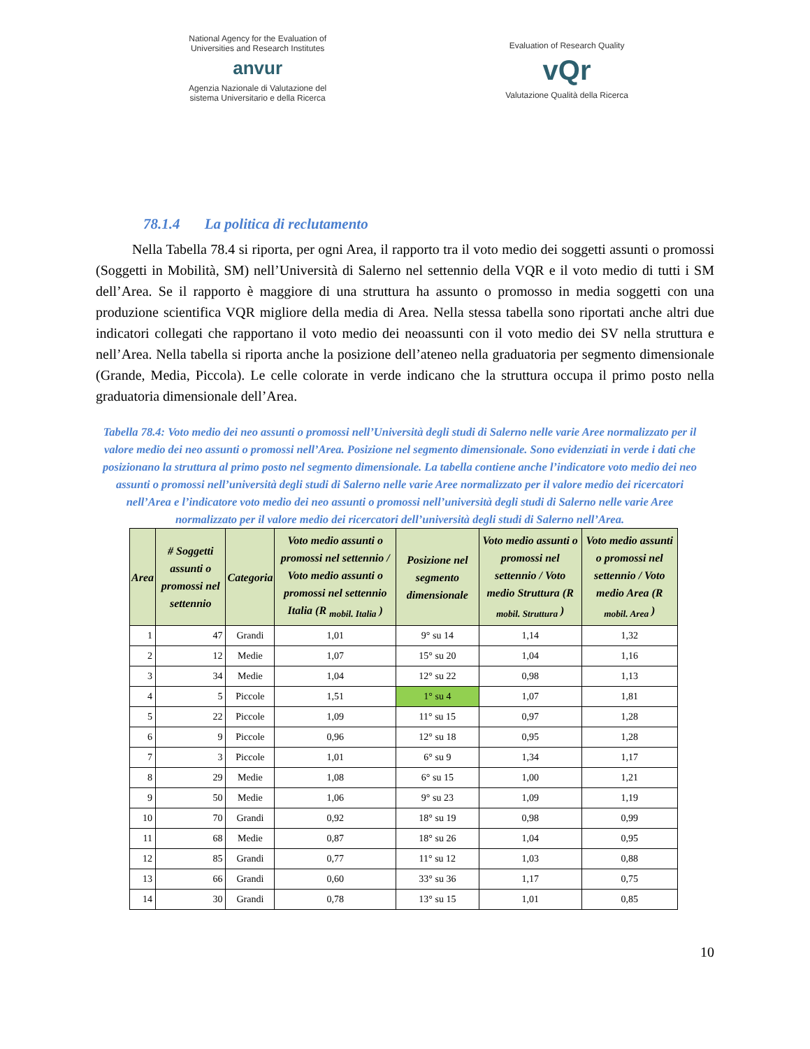National Agency for the Evaluation of
Universities and Research Institutes
anvur
Agenzia Nazionale di Valutazione del
sistema Universitario e della Ricerca
Evaluation of Research Quality
vQr
Valutazione Qualità della Ricerca
78.1.4 La politica di reclutamento
Nella Tabella 78.4 si riporta, per ogni Area, il rapporto tra il voto medio dei soggetti assunti o promossi (Soggetti in Mobilità, SM) nell’Università di Salerno nel settennio della VQR e il voto medio di tutti i SM dell’Area. Se il rapporto è maggiore di una struttura ha assunto o promosso in media soggetti con una produzione scientifica VQR migliore della media di Area. Nella stessa tabella sono riportati anche altri due indicatori collegati che rapportano il voto medio dei neoassunti con il voto medio dei SV nella struttura e nell’Area. Nella tabella si riporta anche la posizione dell’ateneo nella graduatoria per segmento dimensionale (Grande, Media, Piccola). Le celle colorate in verde indicano che la struttura occupa il primo posto nella graduatoria dimensionale dell’Area.
Tabella 78.4: Voto medio dei neo assunti o promossi nell’Università degli studi di Salerno nelle varie Aree normalizzato per il valore medio dei neo assunti o promossi nell’Area. Posizione nel segmento dimensionale. Sono evidenziati in verde i dati che posizionano la struttura al primo posto nel segmento dimensionale. La tabella contiene anche l’indicatore voto medio dei neo assunti o promossi nell’università degli studi di Salerno nelle varie Aree normalizzato per il valore medio dei ricercatori nell’Area e l’indicatore voto medio dei neo assunti o promossi nell’università degli studi di Salerno nelle varie Aree normalizzato per il valore medio dei ricercatori dell’università degli studi di Salerno nell’Area.
| Area | # Soggetti assunti o promossi nel settennio | Categoria | Voto medio assunti o promossi nel settennio / Voto medio assunti o promossi nel settennio Italia (R <sub>mobil. Italia</sub> ) | Posizione nel segmento dimensionale | Voto medio assunti o promossi nel settennio / Voto medio Struttura (R <sub>mobil. Struttura</sub> ) | Voto medio assunti o promossi nel settennio / Voto medio Area (R <sub>mobil. Area</sub> ) |
| --- | --- | --- | --- | --- | --- | --- |
| 1 | 47 | Grandi | 1,01 | 9° su 14 | 1,14 | 1,32 |
| 2 | 12 | Medie | 1,07 | 15° su 20 | 1,04 | 1,16 |
| 3 | 34 | Medie | 1,04 | 12° su 22 | 0,98 | 1,13 |
| 4 | 5 | Piccole | 1,51 | 1° su 4 | 1,07 | 1,81 |
| 5 | 22 | Piccole | 1,09 | 11° su 15 | 0,97 | 1,28 |
| 6 | 9 | Piccole | 0,96 | 12° su 18 | 0,95 | 1,28 |
| 7 | 3 | Piccole | 1,01 | 6° su 9 | 1,34 | 1,17 |
| 8 | 29 | Medie | 1,08 | 6° su 15 | 1,00 | 1,21 |
| 9 | 50 | Medie | 1,06 | 9° su 23 | 1,09 | 1,19 |
| 10 | 70 | Grandi | 0,92 | 18° su 19 | 0,98 | 0,99 |
| 11 | 68 | Medie | 0,87 | 18° su 26 | 1,04 | 0,95 |
| 12 | 85 | Grandi | 0,77 | 11° su 12 | 1,03 | 0,88 |
| 13 | 66 | Grandi | 0,60 | 33° su 36 | 1,17 | 0,75 |
| 14 | 30 | Grandi | 0,78 | 13° su 15 | 1,01 | 0,85 |
10